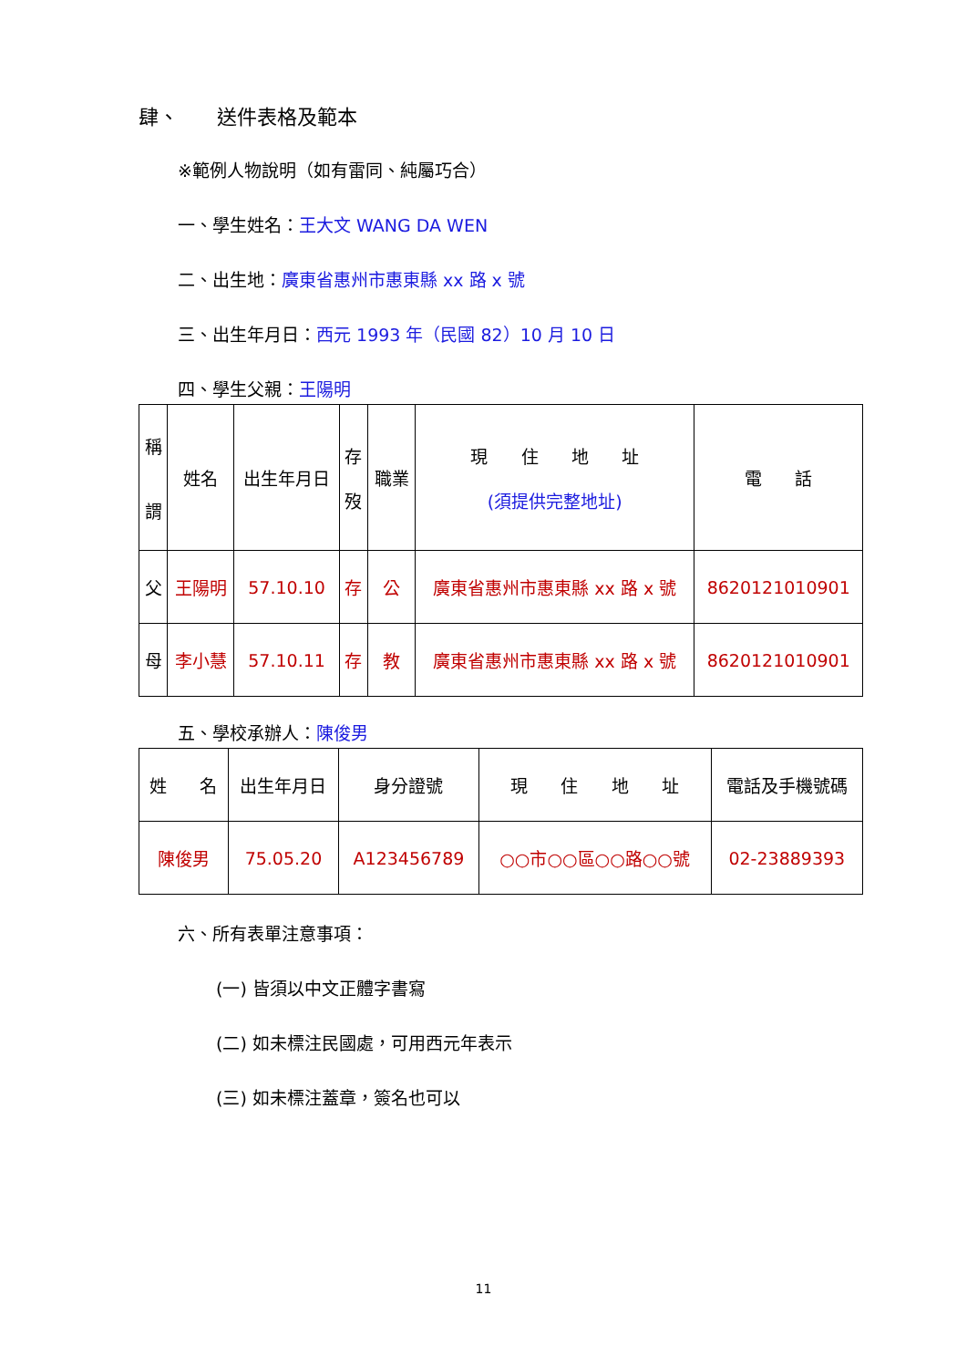肆、 送件表格及範本
※範例人物說明（如有雷同、純屬巧合）
一、學生姓名：王大文 WANG DA WEN
二、出生地：廣東省惠州市惠東縣 xx 路 x 號
三、出生年月日：西元 1993 年（民國 82）10 月 10 日
四、學生父親：王陽明
| 稱 謂 | 姓名 | 出生年月日 | 存 歿 | 職業 | 現 住 地 址 (須提供完整地址) | 電 話 |
| 父 | 王陽明 | 57.10.10 | 存 | 公 | 廣東省惠州市惠東縣 xx 路 x 號 | 8620121010901 |
| 母 | 李小慧 | 57.10.11 | 存 | 教 | 廣東省惠州市惠東縣 xx 路 x 號 | 8620121010901 |
五、學校承辦人：陳俊男
| 姓 名 | 出生年月日 | 身分證號 | 現 住 地 址 | 電話及手機號碼 |
| 陳俊男 | 75.05.20 | A123456789 | ○○市○○區○○路○○號 | 02-23889393 |
六、所有表單注意事項：
(一) 皆須以中文正體字書寫
(二) 如未標注民國處，可用西元年表示
(三) 如未標注蓋章，簽名也可以
11